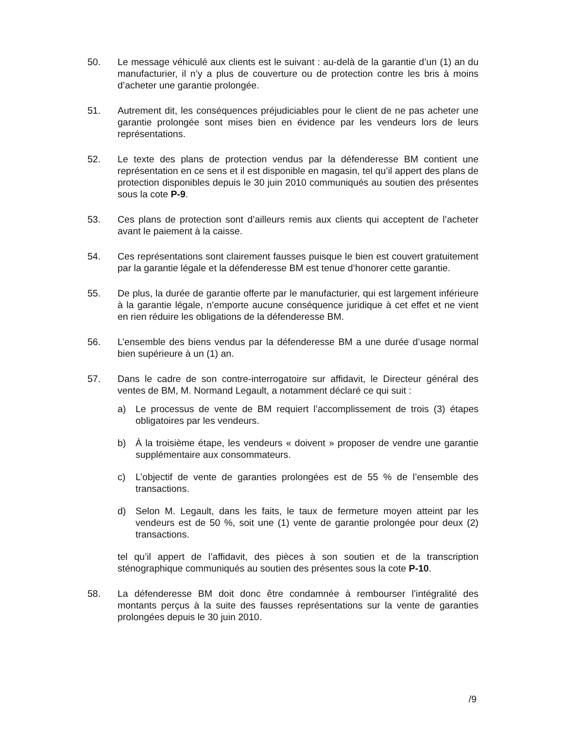50. Le message véhiculé aux clients est le suivant : au-delà de la garantie d’un (1) an du manufacturier, il n’y a plus de couverture ou de protection contre les bris à moins d’acheter une garantie prolongée.
51. Autrement dit, les conséquences préjudiciables pour le client de ne pas acheter une garantie prolongée sont mises bien en évidence par les vendeurs lors de leurs représentations.
52. Le texte des plans de protection vendus par la défenderesse BM contient une représentation en ce sens et il est disponible en magasin, tel qu’il appert des plans de protection disponibles depuis le 30 juin 2010 communiqués au soutien des présentes sous la cote P-9.
53. Ces plans de protection sont d’ailleurs remis aux clients qui acceptent de l’acheter avant le paiement à la caisse.
54. Ces représentations sont clairement fausses puisque le bien est couvert gratuitement par la garantie légale et la défenderesse BM est tenue d’honorer cette garantie.
55. De plus, la durée de garantie offerte par le manufacturier, qui est largement inférieure à la garantie légale, n’emporte aucune conséquence juridique à cet effet et ne vient en rien réduire les obligations de la défenderesse BM.
56. L’ensemble des biens vendus par la défenderesse BM a une durée d’usage normal bien supérieure à un (1) an.
57. Dans le cadre de son contre-interrogatoire sur affidavit, le Directeur général des ventes de BM, M. Normand Legault, a notamment déclaré ce qui suit :
a) Le processus de vente de BM requiert l’accomplissement de trois (3) étapes obligatoires par les vendeurs.
b) À la troisième étape, les vendeurs « doivent » proposer de vendre une garantie supplémentaire aux consommateurs.
c) L’objectif de vente de garanties prolongées est de 55 % de l’ensemble des transactions.
d) Selon M. Legault, dans les faits, le taux de fermeture moyen atteint par les vendeurs est de 50 %, soit une (1) vente de garantie prolongée pour deux (2) transactions.
tel qu’il appert de l’affidavit, des pièces à son soutien et de la transcription sténographique communiqués au soutien des présentes sous la cote P-10.
58. La défenderesse BM doit donc être condamnée à rembourser l’intégralité des montants perçus à la suite des fausses représentations sur la vente de garanties prolongées depuis le 30 juin 2010.
/9